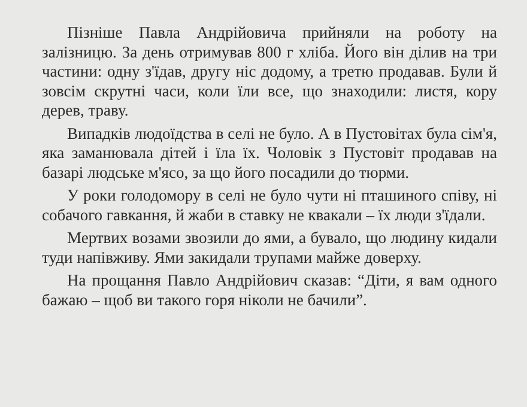Пізніше Павла Андрійовича прийняли на роботу на залізницю. За день отримував 800 г хліба. Його він ділив на три частини: одну з'їдав, другу ніс додому, а третю продавав. Були й зовсім скрутні часи, коли їли все, що знаходили: листя, кору дерев, траву.
Випадків людоїдства в селі не було. А в Пустовітах була сім'я, яка заманювала дітей і їла їх. Чоловік з Пустовіт продавав на базарі людське м'ясо, за що його посадили до тюрми.
У роки голодомору в селі не було чути ні пташиного співу, ні собачого гавкання, й жаби в ставку не квакали – їх люди з'їдали.
Мертвих возами звозили до ями, а бувало, що людину кидали туди напівживу. Ями закидали трупами майже доверху.
На прощання Павло Андрійович сказав: “Діти, я вам одного бажаю – щоб ви такого горя ніколи не бачили”.